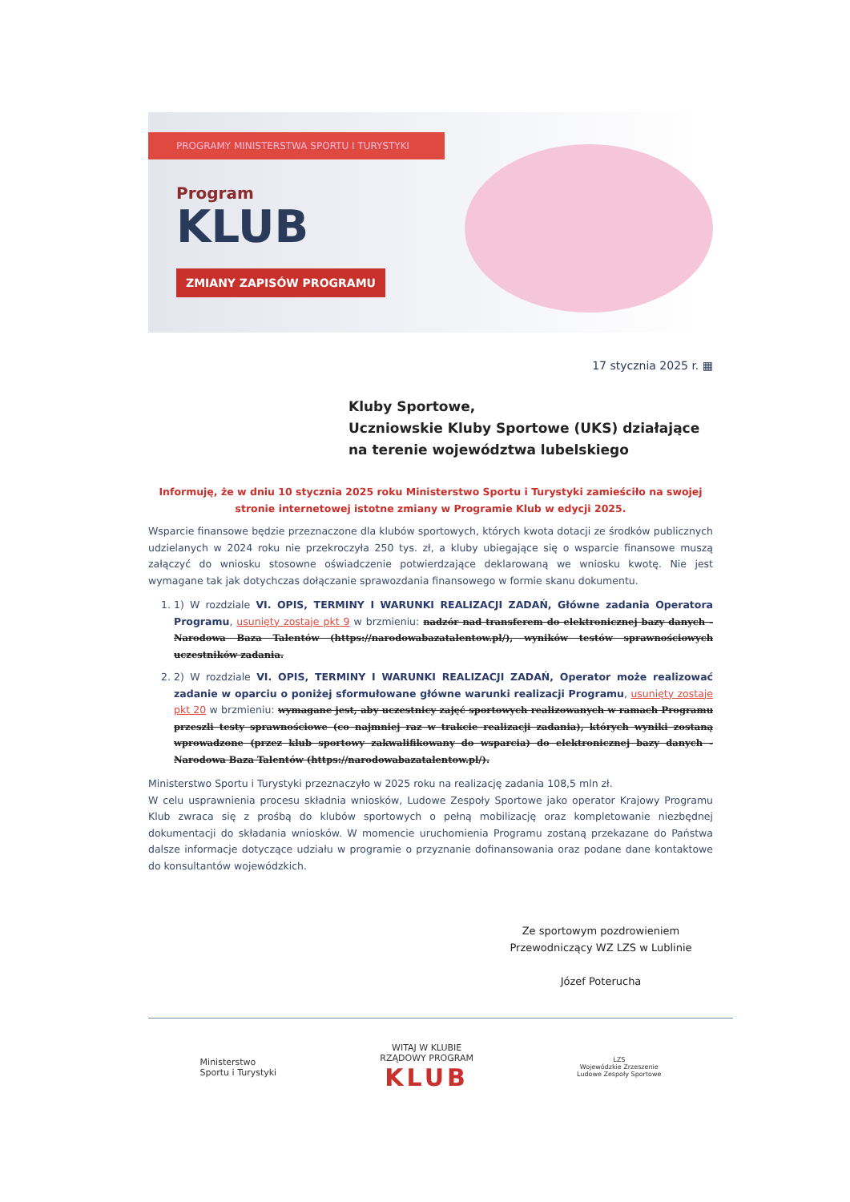PROGRAMY MINISTERSTWA SPORTU I TURYSTYKI
Program
KLUB
ZMIANY ZAPISÓW PROGRAMU
17 stycznia 2025 r. ▦
Kluby Sportowe,
Uczniowskie Kluby Sportowe (UKS) działające
na terenie województwa lubelskiego
Informuję, że w dniu 10 stycznia 2025 roku Ministerstwo Sportu i Turystyki zamieściło na swojej stronie internetowej istotne zmiany w Programie Klub w edycji 2025.
Wsparcie finansowe będzie przeznaczone dla klubów sportowych, których kwota dotacji ze środków publicznych udzielanych w 2024 roku nie przekroczyła 250 tys. zł, a kluby ubiegające się o wsparcie finansowe muszą załączyć do wniosku stosowne oświadczenie potwierdzające deklarowaną we wniosku kwotę. Nie jest wymagane tak jak dotychczas dołączanie sprawozdania finansowego w formie skanu dokumentu.
1. 1) W rozdziale VI. OPIS, TERMINY I WARUNKI REALIZACJI ZADAŃ, Główne zadania Operatora Programu, usunięty zostaje pkt 9 w brzmieniu: nadzór nad transferem do elektronicznej bazy danych - Narodowa Baza Talentów (https://narodowabazatalentow.pl/), wyników testów sprawnościowych uczestników zadania.
2. 2) W rozdziale VI. OPIS, TERMINY I WARUNKI REALIZACJI ZADAŃ, Operator może realizować zadanie w oparciu o poniżej sformułowane główne warunki realizacji Programu, usunięty zostaje pkt 20 w brzmieniu: wymagane jest, aby uczestnicy zajęć sportowych realizowanych w ramach Programu przeszli testy sprawnościowe (co najmniej raz w trakcie realizacji zadania), których wyniki zostaną wprowadzone (przez klub sportowy zakwalifikowany do wsparcia) do elektronicznej bazy danych - Narodowa Baza Talentów (https://narodowabazatalentow.pl/).
Ministerstwo Sportu i Turystyki przeznaczyło w 2025 roku na realizację zadania 108,5 mln zł.
W celu usprawnienia procesu składnia wniosków, Ludowe Zespoły Sportowe jako operator Krajowy Programu Klub zwraca się z prośbą do klubów sportowych o pełną mobilizację oraz kompletowanie niezbędnej dokumentacji do składania wniosków. W momencie uruchomienia Programu zostaną przekazane do Państwa dalsze informacje dotyczące udziału w programie o przyznanie dofinansowania oraz podane dane kontaktowe do konsultantów wojewódzkich.
Ze sportowym pozdrowieniem
Przewodniczący WZ LZS w Lublinie
Józef Poteruchа
Ministerstwo
Sportu i Turystyki
WITAJ W KLUBIE
RZĄDOWY PROGRAM
KLUB
LZS
Wojewódzkie Zrzeszenie
Ludowe Zespoły Sportowe